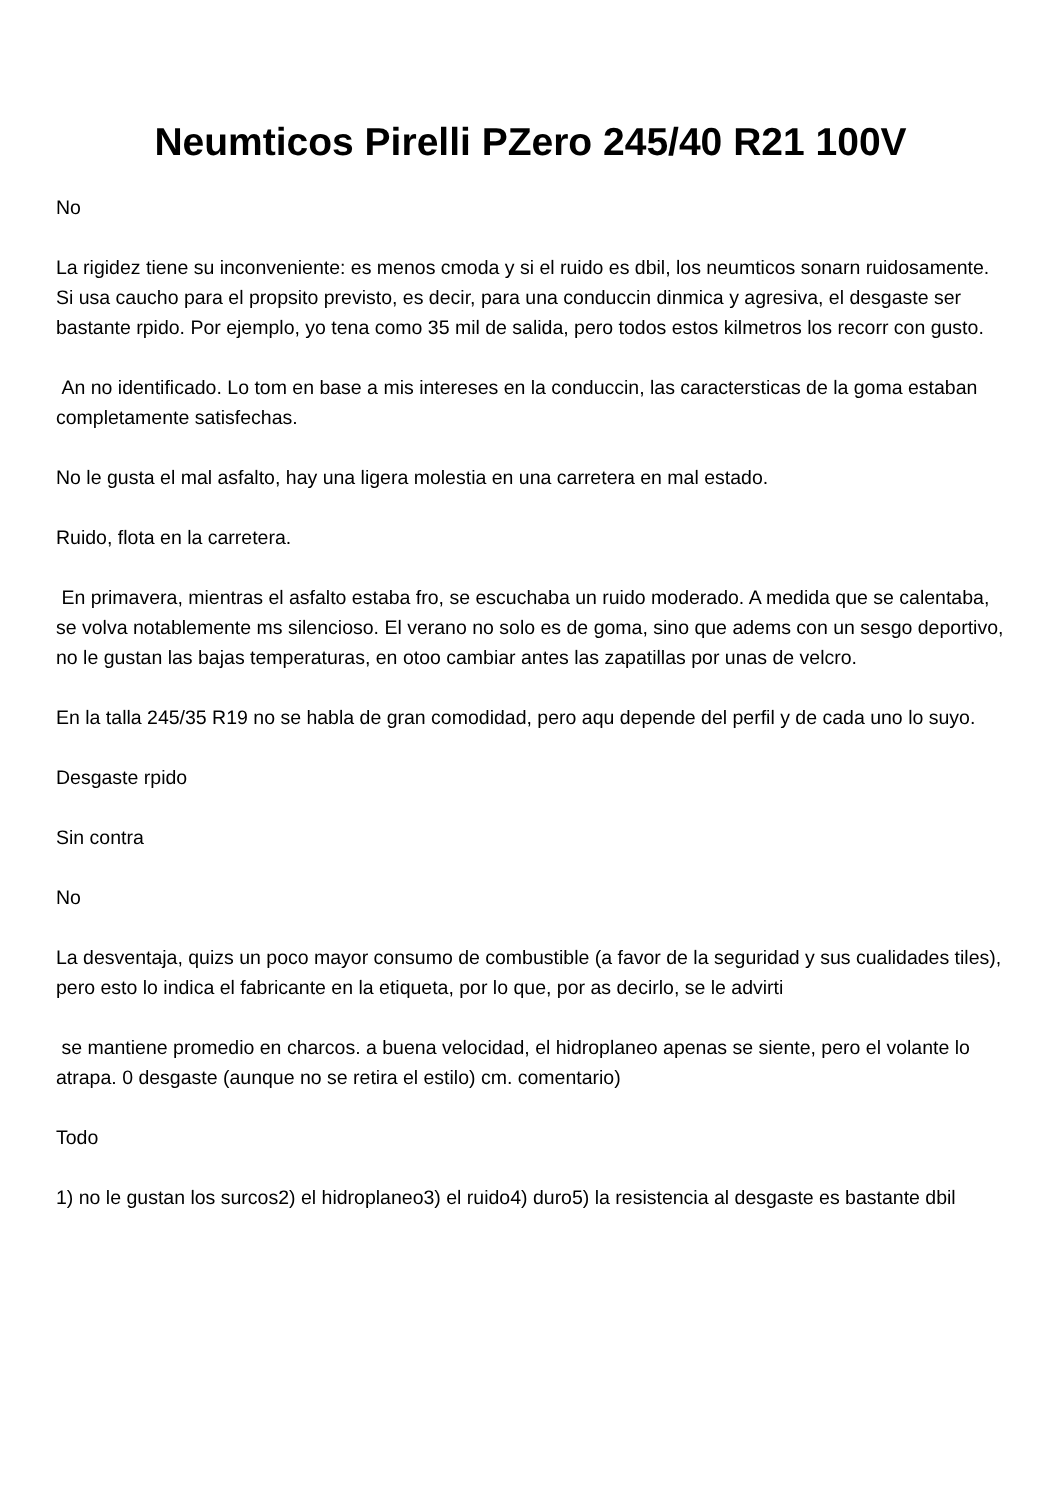Neumticos Pirelli PZero 245/40 R21 100V
No
La rigidez tiene su inconveniente: es menos cmoda y si el ruido es dbil, los neumticos sonarn ruidosamente. Si usa caucho para el propsito previsto, es decir, para una conduccin dinmica y agresiva, el desgaste ser bastante rpido. Por ejemplo, yo tena como 35 mil de salida, pero todos estos kilmetros los recorr con gusto.
An no identificado. Lo tom en base a mis intereses en la conduccin, las caractersticas de la goma estaban completamente satisfechas.
No le gusta el mal asfalto, hay una ligera molestia en una carretera en mal estado.
Ruido, flota en la carretera.
En primavera, mientras el asfalto estaba fro, se escuchaba un ruido moderado. A medida que se calentaba, se volva notablemente ms silencioso. El verano no solo es de goma, sino que adems con un sesgo deportivo, no le gustan las bajas temperaturas, en otoo cambiar antes las zapatillas por unas de velcro.
En la talla 245/35 R19 no se habla de gran comodidad, pero aqu depende del perfil y de cada uno lo suyo.
Desgaste rpido
Sin contra
No
La desventaja, quizs un poco mayor consumo de combustible (a favor de la seguridad y sus cualidades tiles), pero esto lo indica el fabricante en la etiqueta, por lo que, por as decirlo, se le advirti
se mantiene promedio en charcos. a buena velocidad, el hidroplaneo apenas se siente, pero el volante lo atrapa. 0 desgaste (aunque no se retira el estilo) cm. comentario)
Todo
1) no le gustan los surcos2) el hidroplaneo3) el ruido4) duro5) la resistencia al desgaste es bastante dbil